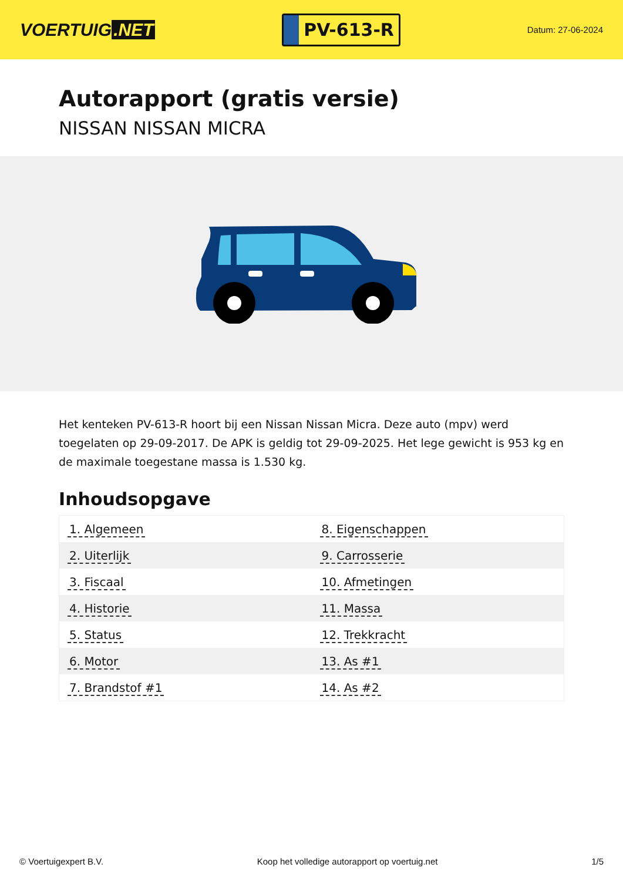VOERTUIG.NET
PV-613-R
Datum: 27-06-2024
Autorapport (gratis versie)
NISSAN NISSAN MICRA
Het kenteken PV-613-R hoort bij een Nissan Nissan Micra. Deze auto (mpv) werd toegelaten op 29-09-2017. De APK is geldig tot 29-09-2025. Het lege gewicht is 953 kg en de maximale toegestane massa is 1.530 kg.
Inhoudsopgave
| 1. Algemeen | 8. Eigenschappen |
| 2. Uiterlijk | 9. Carrosserie |
| 3. Fiscaal | 10. Afmetingen |
| 4. Historie | 11. Massa |
| 5. Status | 12. Trekkracht |
| 6. Motor | 13. As #1 |
| 7. Brandstof #1 | 14. As #2 |
© Voertuigexpert B.V. Koop het volledige autorapport op voertuig.net 1/5